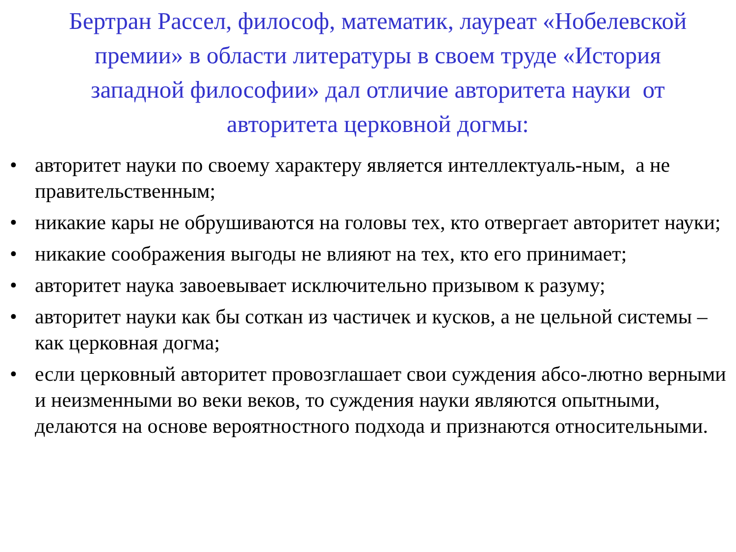Бертран Рассел, философ, математик, лауреат «Нобелевской премии» в области литературы в своем труде «История западной философии» дал отличие авторитета науки от авторитета церковной догмы:
• авторитет науки по своему характеру является интеллектуаль-ным, а не правительственным;
• никакие кары не обрушиваются на головы тех, кто отвергает авторитет науки;
• никакие соображения выгоды не влияют на тех, кто его принимает;
• авторитет наука завоевывает исключительно призывом к разуму;
• авторитет науки как бы соткан из частичек и кусков, а не цельной системы – как церковная догма;
• если церковный авторитет провозглашает свои суждения абсо-лютно верными и неизменными во веки веков, то суждения науки являются опытными, делаются на основе вероятностного подхода и признаются относительными.